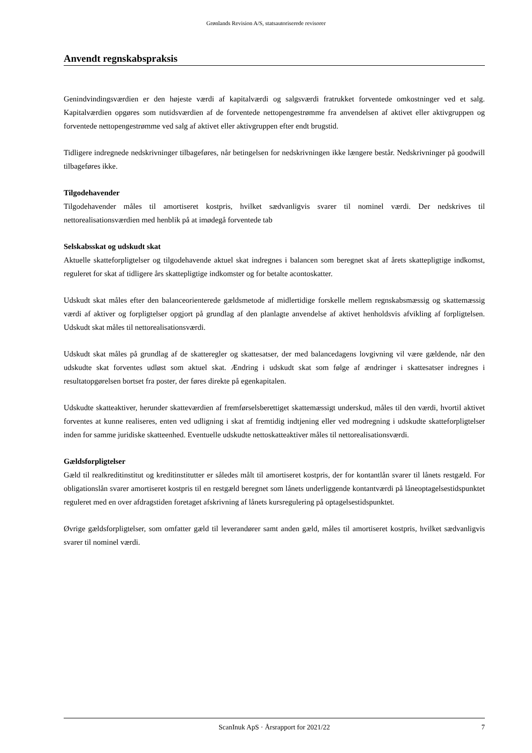Grønlands Revision A/S, statsautoriserede revisorer
Anvendt regnskabspraksis
Genindvindingsværdien er den højeste værdi af kapitalværdi og salgsværdi fratrukket forventede omkostninger ved et salg. Kapitalværdien opgøres som nutidsværdien af de forventede nettopengestrømme fra anvendelsen af aktivet eller aktivgruppen og forventede nettopengestrømme ved salg af aktivet eller aktivgruppen efter endt brugstid.
Tidligere indregnede nedskrivninger tilbageføres, når betingelsen for nedskrivningen ikke længere består. Nedskrivninger på goodwill tilbageføres ikke.
Tilgodehavender
Tilgodehavender måles til amortiseret kostpris, hvilket sædvanligvis svarer til nominel værdi. Der nedskrives til nettorealisationsværdien med henblik på at imødegå forventede tab
Selskabsskat og udskudt skat
Aktuelle skatteforpligtelser og tilgodehavende aktuel skat indregnes i balancen som beregnet skat af årets skattepligtige indkomst, reguleret for skat af tidligere års skattepligtige indkomster og for betalte acontoskatter.
Udskudt skat måles efter den balanceorienterede gældsmetode af midlertidige forskelle mellem regnskabsmæssig og skattemæssig værdi af aktiver og forpligtelser opgjort på grundlag af den planlagte anvendelse af aktivet henholdsvis afvikling af forpligtelsen. Udskudt skat måles til nettorealisationsværdi.
Udskudt skat måles på grundlag af de skatteregler og skattesatser, der med balancedagens lovgivning vil være gældende, når den udskudte skat forventes udløst som aktuel skat. Ændring i udskudt skat som følge af ændringer i skattesatser indregnes i resultatopgørelsen bortset fra poster, der føres direkte på egenkapitalen.
Udskudte skatteaktiver, herunder skatteværdien af fremførselsberettiget skattemæssigt underskud, måles til den værdi, hvortil aktivet forventes at kunne realiseres, enten ved udligning i skat af fremtidig indtjening eller ved modregning i udskudte skatteforpligtelser inden for samme juridiske skatteenhed. Eventuelle udskudte nettoskatteaktiver måles til nettorealisationsværdi.
Gældsforpligtelser
Gæld til realkreditinstitut og kreditinstitutter er således målt til amortiseret kostpris, der for kontantlån svarer til lånets restgæld. For obligationslån svarer amortiseret kostpris til en restgæld beregnet som lånets underliggende kontantværdi på låneoptagelsestidspunktet reguleret med en over afdragstiden foretaget afskrivning af lånets kursregulering på optagelsestidspunktet.
Øvrige gældsforpligtelser, som omfatter gæld til leverandører samt anden gæld, måles til amortiseret kostpris, hvilket sædvanligvis svarer til nominel værdi.
ScanInuk ApS · Årsrapport for 2021/22 7